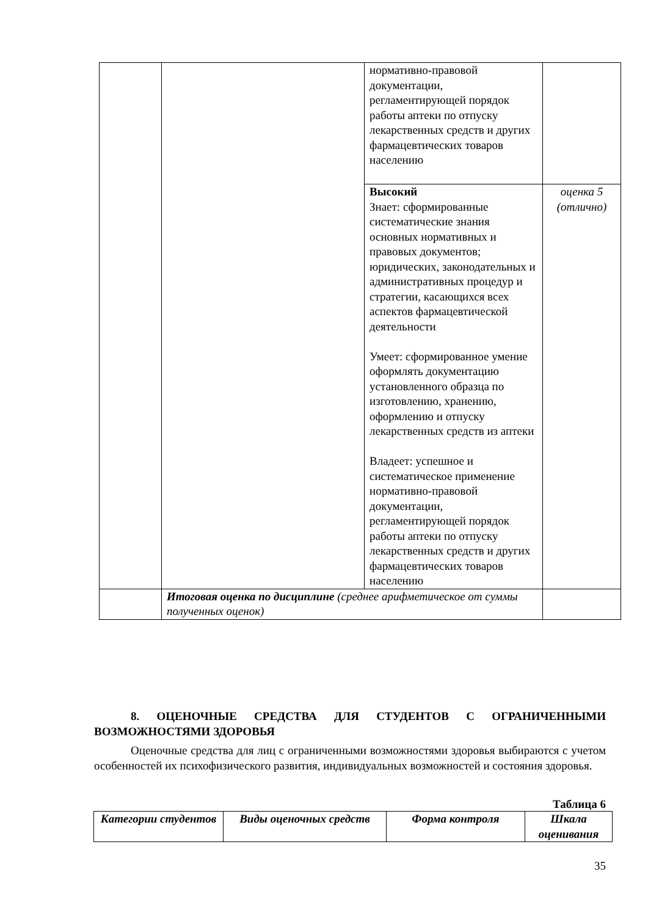| | | нормативно-правовой документации, регламентирующей порядок работы аптеки по отпуску лекарственных средств и других фармацевтических товаров населению | |
| | | Высокий Знает: сформированные систематические знания основных нормативных и правовых документов; юридических, законодательных и административных процедур и стратегии, касающихся всех аспектов фармацевтической деятельности Умеет: сформированное умение оформлять документацию установленного образца по изготовлению, хранению, оформлению и отпуску лекарственных средств из аптеки Владеет: успешное и систематическое применение нормативно-правовой документации, регламентирующей порядок работы аптеки по отпуску лекарственных средств и других фармацевтических товаров населению | оценка 5 (отлично) |
| | Итоговая оценка по дисциплине (среднее арифметическое от суммы полученных оценок) | | |
8. ОЦЕНОЧНЫЕ СРЕДСТВА ДЛЯ СТУДЕНТОВ С ОГРАНИЧЕННЫМИ ВОЗМОЖНОСТЯМИ ЗДОРОВЬЯ
Оценочные средства для лиц с ограниченными возможностями здоровья выбираются с учетом особенностей их психофизического развития, индивидуальных возможностей и состояния здоровья.
Таблица 6
| Категории студентов | Виды оценочных средств | Форма контроля | Шкала оценивания |
| --- | --- | --- | --- |
35